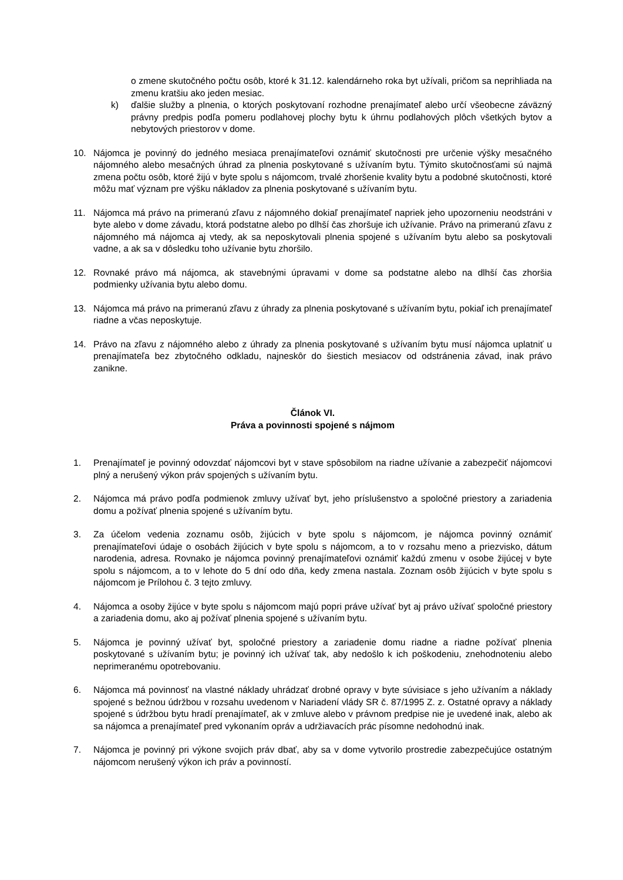o zmene skutočného počtu osôb, ktoré k 31.12. kalendárneho roka byt užívali, pričom sa neprihliada na zmenu kratšiu ako jeden mesiac.
k) ďalšie služby a plnenia, o ktorých poskytovaní rozhodne prenajímateľ alebo určí všeobecne záväzný právny predpis podľa pomeru podlahovej plochy bytu k úhrnu podlahových plôch všetkých bytov a nebytových priestorov v dome.
10. Nájomca je povinný do jedného mesiaca prenajímateľovi oznámiť skutočnosti pre určenie výšky mesačného nájomného alebo mesačných úhrad za plnenia poskytované s užívaním bytu. Týmito skutočnosťami sú najmä zmena počtu osôb, ktoré žijú v byte spolu s nájomcom, trvalé zhoršenie kvality bytu a podobné skutočnosti, ktoré môžu mať význam pre výšku nákladov za plnenia poskytované s užívaním bytu.
11. Nájomca má právo na primeranú zľavu z nájomného dokiaľ prenajímateľ napriek jeho upozorneniu neodstráni v byte alebo v dome závadu, ktorá podstatne alebo po dlhší čas zhoršuje ich užívanie. Právo na primeranú zľavu z nájomného má nájomca aj vtedy, ak sa neposkytovali plnenia spojené s užívaním bytu alebo sa poskytovali vadne, a ak sa v dôsledku toho užívanie bytu zhoršilo.
12. Rovnaké právo má nájomca, ak stavebnými úpravami v dome sa podstatne alebo na dlhší čas zhoršia podmienky užívania bytu alebo domu.
13. Nájomca má právo na primeranú zľavu z úhrady za plnenia poskytované s užívaním bytu, pokiaľ ich prenajímateľ riadne a včas neposkytuje.
14. Právo na zľavu z nájomného alebo z úhrady za plnenia poskytované s užívaním bytu musí nájomca uplatniť u prenajímateľa bez zbytočného odkladu, najneskôr do šiestich mesiacov od odstránenia závad, inak právo zanikne.
Článok VI.
Práva a povinnosti spojené s nájmom
1. Prenajímateľ je povinný odovzdať nájomcovi byt v stave spôsobilom na riadne užívanie a zabezpečiť nájomcovi plný a nerušený výkon práv spojených s užívaním bytu.
2. Nájomca má právo podľa podmienok zmluvy užívať byt, jeho príslušenstvo a spoločné priestory a zariadenia domu a požívať plnenia spojené s užívaním bytu.
3. Za účelom vedenia zoznamu osôb, žijúcich v byte spolu s nájomcom, je nájomca povinný oznámiť prenajímateľovi údaje o osobách žijúcich v byte spolu s nájomcom, a to v rozsahu meno a priezvisko, dátum narodenia, adresa. Rovnako je nájomca povinný prenajímateľovi oznámiť každú zmenu v osobe žijúcej v byte spolu s nájomcom, a to v lehote do 5 dní odo dňa, kedy zmena nastala. Zoznam osôb žijúcich v byte spolu s nájomcom je Prílohou č. 3 tejto zmluvy.
4. Nájomca a osoby žijúce v byte spolu s nájomcom majú popri práve užívať byt aj právo užívať spoločné priestory a zariadenia domu, ako aj požívať plnenia spojené s užívaním bytu.
5. Nájomca je povinný užívať byt, spoločné priestory a zariadenie domu riadne a riadne požívať plnenia poskytované s užívaním bytu; je povinný ich užívať tak, aby nedošlo k ich poškodeniu, znehodnoteniu alebo neprimeranému opotrebovaniu.
6. Nájomca má povinnosť na vlastné náklady uhrádzať drobné opravy v byte súvisiace s jeho užívaním a náklady spojené s bežnou údržbou v rozsahu uvedenom v Nariadení vlády SR č. 87/1995 Z. z. Ostatné opravy a náklady spojené s údržbou bytu hradí prenajímateľ, ak v zmluve alebo v právnom predpise nie je uvedené inak, alebo ak sa nájomca a prenajímateľ pred vykonaním opráv a udržiavacích prác písomne nedohodnú inak.
7. Nájomca je povinný pri výkone svojich práv dbať, aby sa v dome vytvorilo prostredie zabezpečujúce ostatným nájomcom nerušený výkon ich práv a povinností.